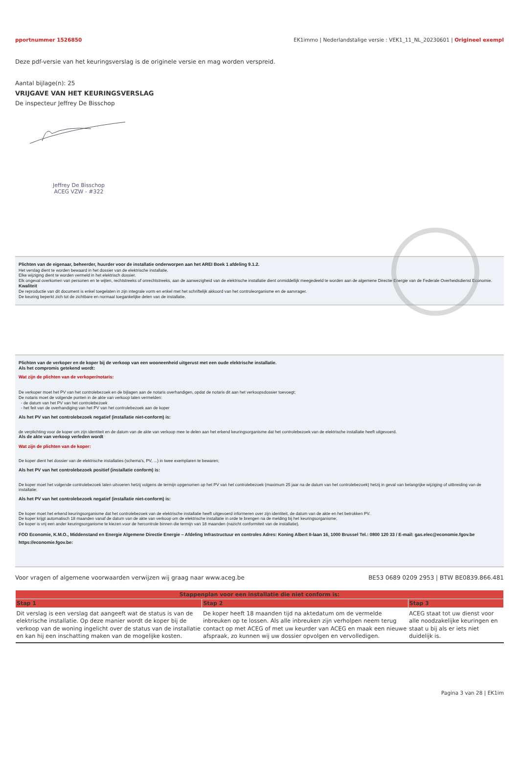pportnummer 1526850 EK1immo | Nederlandstalige versie : VEK1_11_NL_20230601 | Origineel exempl
Deze pdf-versie van het keuringsverslag is de originele versie en mag worden verspreid.
Aantal bijlage(n): 25
VRIJGAVE VAN HET KEURINGSVERSLAG
De inspecteur Jeffrey De Bisschop
Jeffrey De Bisschop
ACEG VZW - #322
Plichten van de eigenaar, beheerder, huurder voor de installatie onderworpen aan het AREI Boek 1 afdeling 9.1.2.
Het verslag dient te worden bewaard in het dossier van de elektrische installatie.
Elke wijziging dient te worden vermeld in het elektrisch dossier.
Elk ongeval overkomen van personen en te wijten, rechtstreeks of onrechtstreeks, aan de aanwezigheid van de elektrische installatie dient onmiddellijk meegedeeld te worden aan de algemene Directie Energie van de Federale Overheidsdienst Economie.
Kwaliteit
De reproductie van dit document is enkel toegelaten in zijn integrale vorm en enkel met het schriftelijk akkoord van het controleorganisme en de aanvrager.
De keuring beperkt zich tot de zichtbare en normaal toegankelijke delen van de installatie.
Plichten van de verkoper en de koper bij de verkoop van een wooneenheid uitgerust met een oude elektrische installatie.
Als het compromis getekend wordt:
Wat zijn de plichten van de verkoper/notaris:
De verkoper moet het PV van het controlebezoek en de bijlagen aan de notaris overhandigen, opdat de notaris dit aan het verkoopsdossier toevoegt;
De notaris moet de volgende punten in de akte van verkoop laten vermelden:
- de datum van het PV van het controlebezoek
- het feit van de overhandiging van het PV van het controlebezoek aan de koper
Als het PV van het controlebezoek negatief (installatie niet-conform) is:
de verplichting voor de koper om zijn identiteit en de datum van de akte van verkoop mee te delen aan het erkend keuringsorganisme dat het controlebezoek van de elektrische installatie heeft uitgevoerd.
Als de akte van verkoop verleden wordt
Wat zijn de plichten van de koper:
De koper dient het dossier van de elektrische installaties (schema's, PV, ...) in twee exemplaren te bewaren;
Als het PV van het controlebezoek positief (installatie conform) is:
De koper moet het volgende controlebezoek laten uitvoeren hetzij volgens de termijn opgenomen op het PV van het controlebezoek (maximum 25 jaar na de datum van het controlebezoek) hetzij in geval van belangrijke wijziging of uitbreiding van de installatie;
Als het PV van het controlebezoek negatief (installatie niet-conform) is:
De koper moet het erkend keuringsorganisme dat het controlebezoek van de elektrische installatie heeft uitgevoerd informeren over zijn identiteit, de datum van de akte en het betrokken PV.
De koper krijgt automatisch 18 maanden vanaf de datum van de akte van verkoop om de elektrische installatie in orde te brengen na de melding bij het keuringsorganisme;
De koper is vrij een ander keuringsorganisme te kiezen voor de hercontrole binnen die termijn van 18 maanden (nazicht conformiteit van de installatie).
FOD Economie, K.M.O., Middenstand en Energie Algemene Directie Energie – Afdeling Infrastructuur en controles Adres: Koning Albert II-laan 16, 1000 Brussel Tel.: 0800 120 33 / E-mail: gas.elec@economie.fgov.be
https://economie.fgov.be:
Voor vragen of algemene voorwaarden verwijzen wij graag naar www.aceg.be BE53 0689 0209 2953 | BTW BE0839.866.481
| Stappenplan voor een installatie die niet conform is: | | |
| --- | --- | --- |
| Stap 1 | Stap 2 | Stap 3 |
| Dit verslag is een verslag dat aangeeft wat de status is van de elektrische installatie. Op deze manier wordt de koper bij de verkoop van de woning ingelicht over de status van de installatie en kan hij een inschatting maken van de mogelijke kosten. | De koper heeft 18 maanden tijd na aktedatum om de vermelde inbreuken op te lossen. Als alle inbreuken zijn verholpen neem terug contact op met ACEG of met uw keurder van ACEG en maak een nieuwe afspraak, zo kunnen wij uw dossier opvolgen en vervolledigen. | ACEG staat tot uw dienst voor alle noodzakelijke keuringen en staat u bij als er iets niet duidelijk is. |
Pagina 3 van 28 | EK1im